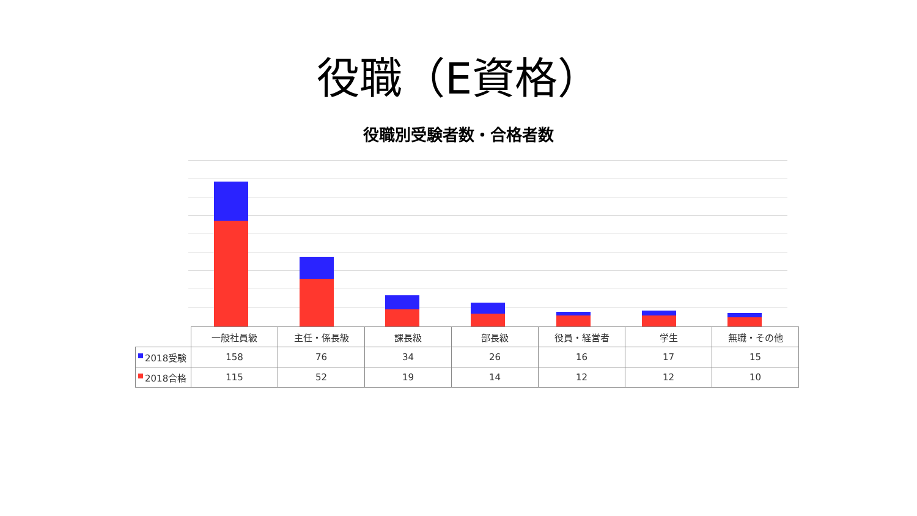役職（E資格）
役職別受験者数・合格者数
| | 一般社員級 | 主任・係長級 | 課長級 | 部長級 | 役員・経営者 | 学生 | 無職・その他 |
| 2018受験 | 158 | 76 | 34 | 26 | 16 | 17 | 15 |
| 2018合格 | 115 | 52 | 19 | 14 | 12 | 12 | 10 |